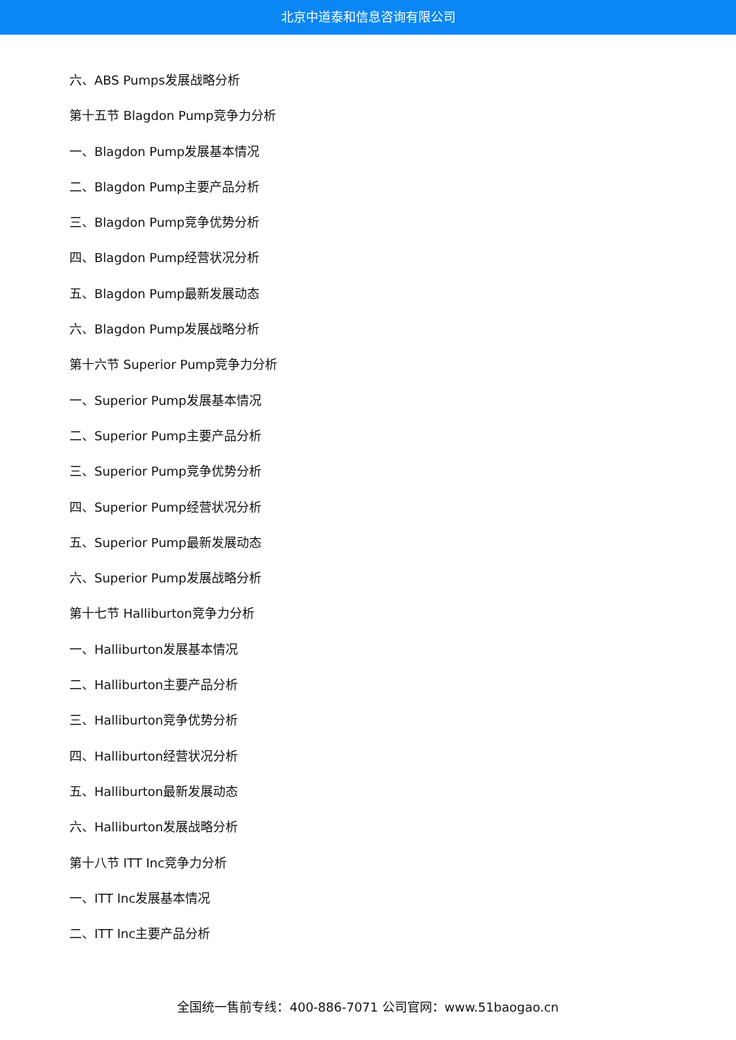北京中道泰和信息咨询有限公司
六、ABS Pumps发展战略分析
第十五节 Blagdon Pump竞争力分析
一、Blagdon Pump发展基本情况
二、Blagdon Pump主要产品分析
三、Blagdon Pump竞争优势分析
四、Blagdon Pump经营状况分析
五、Blagdon Pump最新发展动态
六、Blagdon Pump发展战略分析
第十六节 Superior Pump竞争力分析
一、Superior Pump发展基本情况
二、Superior Pump主要产品分析
三、Superior Pump竞争优势分析
四、Superior Pump经营状况分析
五、Superior Pump最新发展动态
六、Superior Pump发展战略分析
第十七节 Halliburton竞争力分析
一、Halliburton发展基本情况
二、Halliburton主要产品分析
三、Halliburton竞争优势分析
四、Halliburton经营状况分析
五、Halliburton最新发展动态
六、Halliburton发展战略分析
第十八节 ITT Inc竞争力分析
一、ITT Inc发展基本情况
二、ITT Inc主要产品分析
全国统一售前专线：400-886-7071 公司官网：www.51baogao.cn